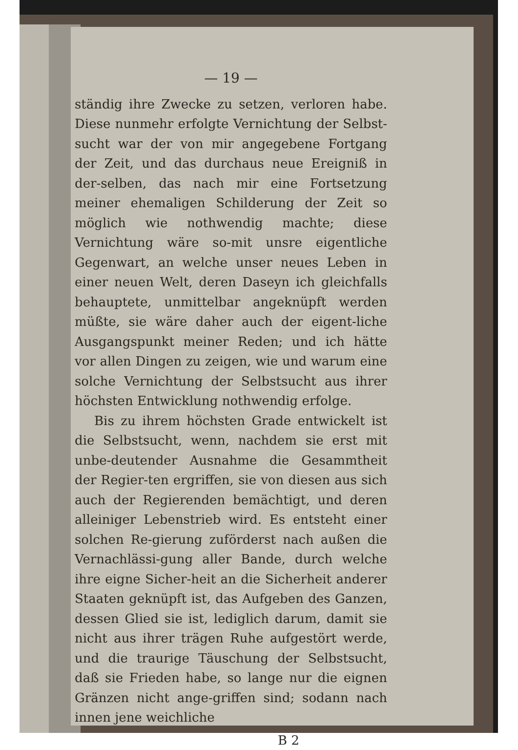— 19 —
ständig ihre Zwecke zu setzen, verloren habe. Diese nunmehr erfolgte Vernichtung der Selbst-sucht war der von mir angegebene Fortgang der Zeit, und das durchaus neue Ereigniß in der-selben, das nach mir eine Fortsetzung meiner ehemaligen Schilderung der Zeit so möglich wie nothwendig machte; diese Vernichtung wäre so-mit unsre eigentliche Gegenwart, an welche unser neues Leben in einer neuen Welt, deren Daseyn ich gleichfalls behauptete, unmittelbar angeknüpft werden müßte, sie wäre daher auch der eigent-liche Ausgangspunkt meiner Reden; und ich hätte vor allen Dingen zu zeigen, wie und warum eine solche Vernichtung der Selbstsucht aus ihrer höchsten Entwicklung nothwendig erfolge.
Bis zu ihrem höchsten Grade entwickelt ist die Selbstsucht, wenn, nachdem sie erst mit unbe-deutender Ausnahme die Gesammtheit der Regier-ten ergriffen, sie von diesen aus sich auch der Regierenden bemächtigt, und deren alleiniger Lebenstrieb wird. Es entsteht einer solchen Re-gierung zuförderst nach außen die Vernachlässi-gung aller Bande, durch welche ihre eigne Sicher-heit an die Sicherheit anderer Staaten geknüpft ist, das Aufgeben des Ganzen, dessen Glied sie ist, lediglich darum, damit sie nicht aus ihrer trägen Ruhe aufgestört werde, und die traurige Täuschung der Selbstsucht, daß sie Frieden habe, so lange nur die eignen Gränzen nicht ange-griffen sind; sodann nach innen jene weichliche
B 2